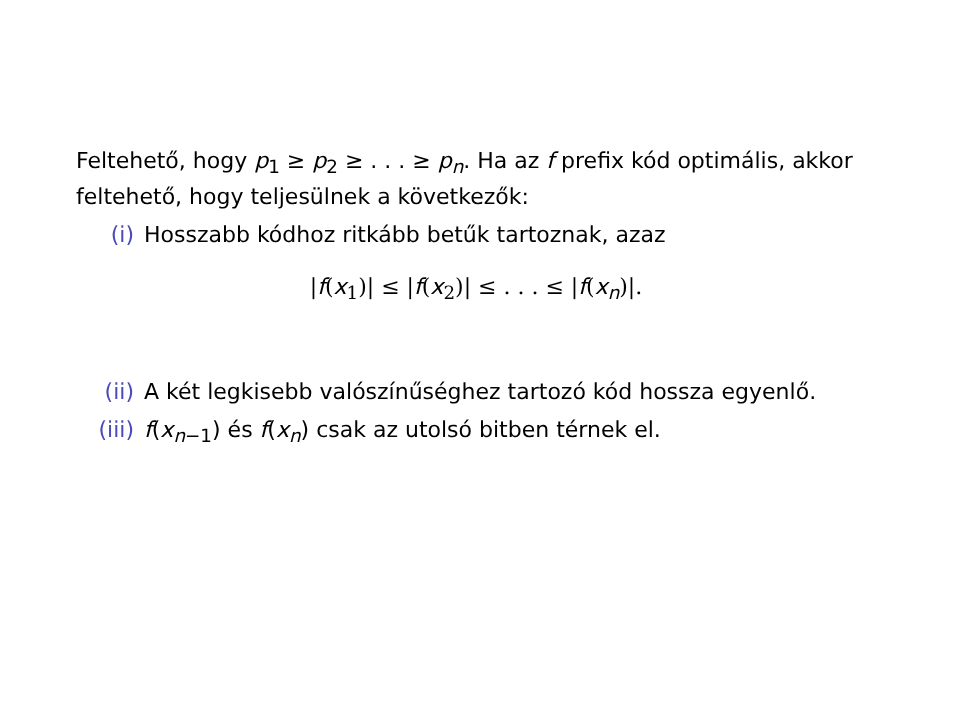Feltehető, hogy p<sub>1</sub> ≥ p<sub>2</sub> ≥ . . . ≥ p<sub>n</sub>. Ha az f prefix kód optimális, akkor feltehető, hogy teljesülnek a következők:
(i) Hosszabb kódhoz ritkább betűk tartoznak, azaz
|f(x<sub>1</sub>)| ≤ |f(x<sub>2</sub>)| ≤ . . . ≤ |f(x<sub>n</sub>)|.
(ii) A két legkisebb valószínűséghez tartozó kód hossza egyenlő.
(iii)
f(x<sub>n−1</sub>) és f(x<sub>n</sub>) csak az utolsó bitben térnek el.